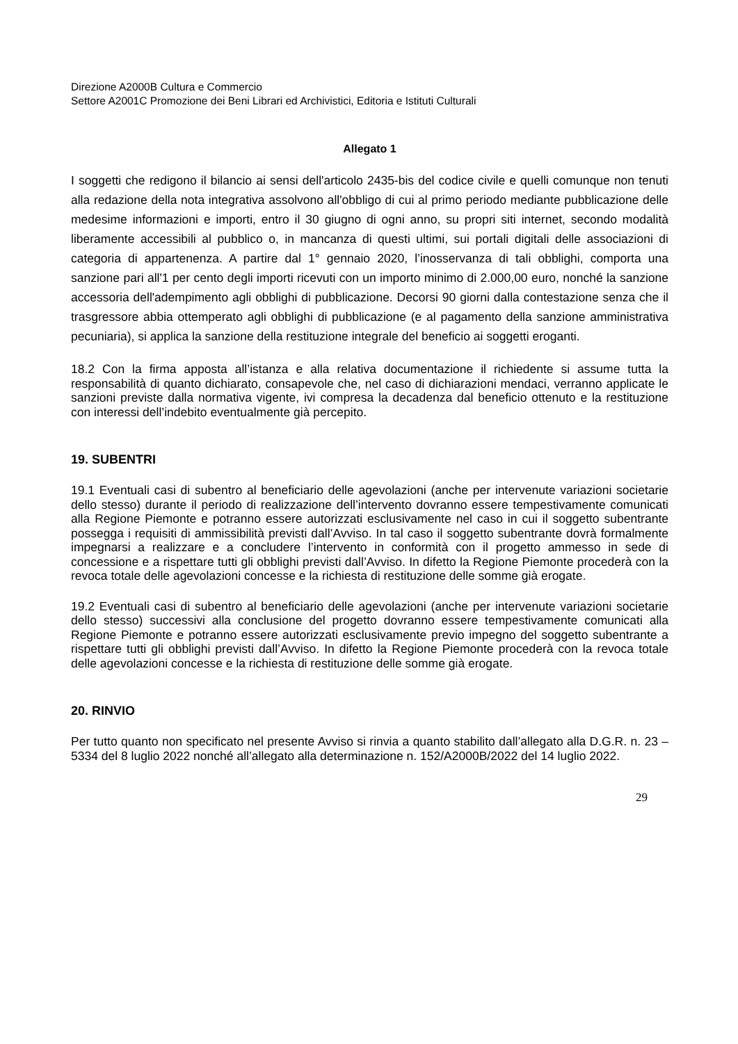Direzione A2000B Cultura e Commercio
Settore A2001C Promozione dei Beni Librari ed Archivistici, Editoria e Istituti Culturali
Allegato 1
I soggetti che redigono il bilancio ai sensi dell'articolo 2435-bis del codice civile e quelli comunque non tenuti alla redazione della nota integrativa assolvono all'obbligo di cui al primo periodo mediante pubblicazione delle medesime informazioni e importi, entro il 30 giugno di ogni anno, su propri siti internet, secondo modalità liberamente accessibili al pubblico o, in mancanza di questi ultimi, sui portali digitali delle associazioni di categoria di appartenenza. A partire dal 1° gennaio 2020, l’inosservanza di tali obblighi, comporta una sanzione pari all'1 per cento degli importi ricevuti con un importo minimo di 2.000,00 euro, nonché la sanzione accessoria dell'adempimento agli obblighi di pubblicazione. Decorsi 90 giorni dalla contestazione senza che il trasgressore abbia ottemperato agli obblighi di pubblicazione (e al pagamento della sanzione amministrativa pecuniaria), si applica la sanzione della restituzione integrale del beneficio ai soggetti eroganti.
18.2 Con la firma apposta all’istanza e alla relativa documentazione il richiedente si assume tutta la responsabilità di quanto dichiarato, consapevole che, nel caso di dichiarazioni mendaci, verranno applicate le sanzioni previste dalla normativa vigente, ivi compresa la decadenza dal beneficio ottenuto e la restituzione con interessi dell’indebito eventualmente già percepito.
19. SUBENTRI
19.1 Eventuali casi di subentro al beneficiario delle agevolazioni (anche per intervenute variazioni societarie dello stesso) durante il periodo di realizzazione dell’intervento dovranno essere tempestivamente comunicati alla Regione Piemonte e potranno essere autorizzati esclusivamente nel caso in cui il soggetto subentrante possegga i requisiti di ammissibilità previsti dall’Avviso. In tal caso il soggetto subentrante dovrà formalmente impegnarsi a realizzare e a concludere l’intervento in conformità con il progetto ammesso in sede di concessione e a rispettare tutti gli obblighi previsti dall’Avviso. In difetto la Regione Piemonte procederà con la revoca totale delle agevolazioni concesse e la richiesta di restituzione delle somme già erogate.
19.2 Eventuali casi di subentro al beneficiario delle agevolazioni (anche per intervenute variazioni societarie dello stesso) successivi alla conclusione del progetto dovranno essere tempestivamente comunicati alla Regione Piemonte e potranno essere autorizzati esclusivamente previo impegno del soggetto subentrante a rispettare tutti gli obblighi previsti dall’Avviso. In difetto la Regione Piemonte procederà con la revoca totale delle agevolazioni concesse e la richiesta di restituzione delle somme già erogate.
20. RINVIO
Per tutto quanto non specificato nel presente Avviso si rinvia a quanto stabilito dall’allegato alla D.G.R. n. 23 – 5334 del 8 luglio 2022 nonché all’allegato alla determinazione n. 152/A2000B/2022 del 14 luglio 2022.
29